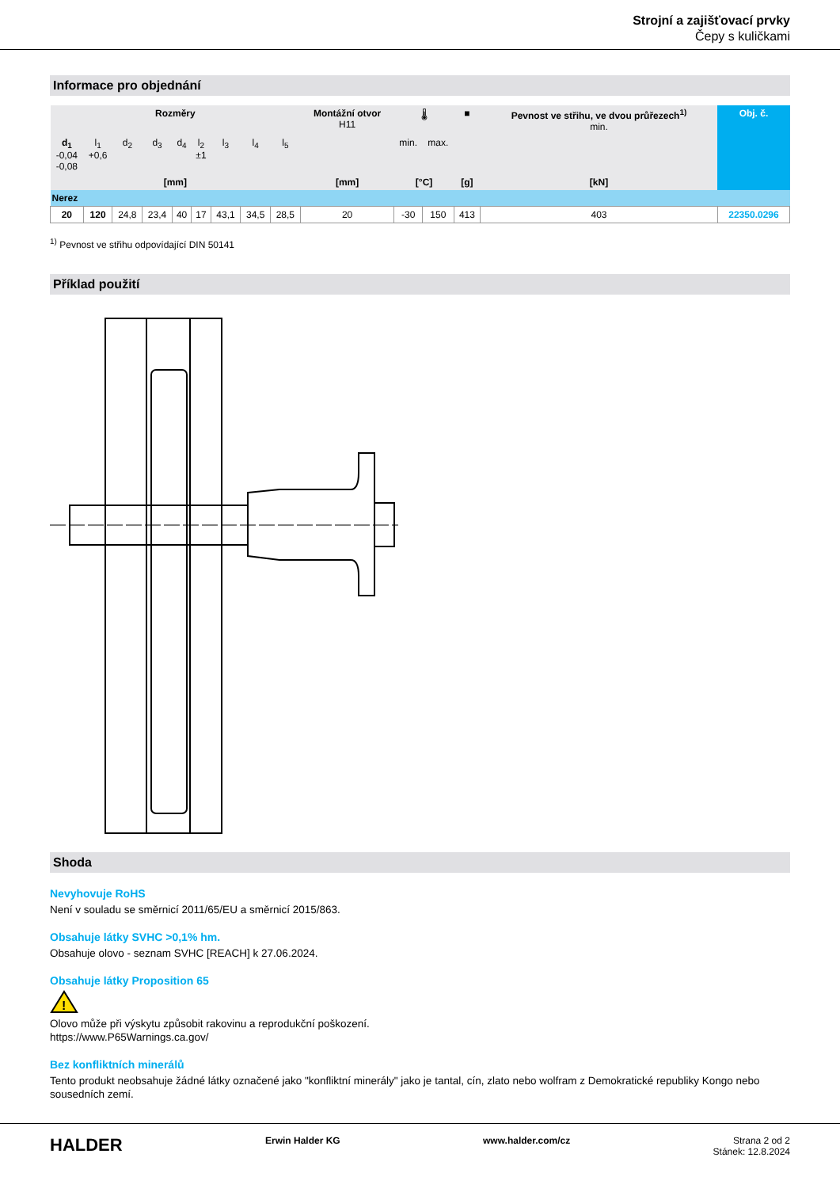Strojní a zajišťovací prvky
Čepy s kuličkami
Informace pro objednání
| Rozměry | | | | | | | | | Montážní otvor H11 | 🌡 | | ■ | Pevnost ve střihu, ve dvou průřezech<sup>1)</sup> min. | Obj. č. |
| --- | --- | --- | --- | --- | --- | --- | --- | --- | --- | --- | --- | --- | --- | --- |
| d<sub>1</sub> -0,04 -0,08 | l<sub>1</sub> +0,6 | d<sub>2</sub> | d<sub>3</sub> | d<sub>4</sub> | l<sub>2</sub> ±1 | l<sub>3</sub> | l<sub>4</sub> | l<sub>5</sub> | | min. | max. | | | |
| [mm] | | | | | | | | | [mm] | [°C] | | [g] | [kN] | |
| Nerez | | | | | | | | | | | | | | |
| 20 | 120 | 24,8 | 23,4 | 40 | 17 | 43,1 | 34,5 | 28,5 | 20 | -30 | 150 | 413 | 403 | 22350.0296 |
<sup>1)</sup> Pevnost ve střihu odpovídající DIN 50141
Příklad použití
Shoda
Nevyhovuje RoHS
Není v souladu se směrnicí 2011/65/EU a směrnicí 2015/863.
Obsahuje látky SVHC >0,1% hm.
Obsahuje olovo - seznam SVHC [REACH] k 27.06.2024.
Obsahuje látky Proposition 65
!
Olovo může při výskytu způsobit rakovinu a reprodukční poškození.
https://www.P65Warnings.ca.gov/
Bez konfliktních minerálů
Tento produkt neobsahuje žádné látky označené jako "konfliktní minerály" jako je tantal, cín, zlato nebo wolfram z Demokratické republiky Kongo nebo sousedních zemí.
HALDER
Erwin Halder KG www.halder.com/cz Strana 2 od 2
Stánek: 12.8.2024